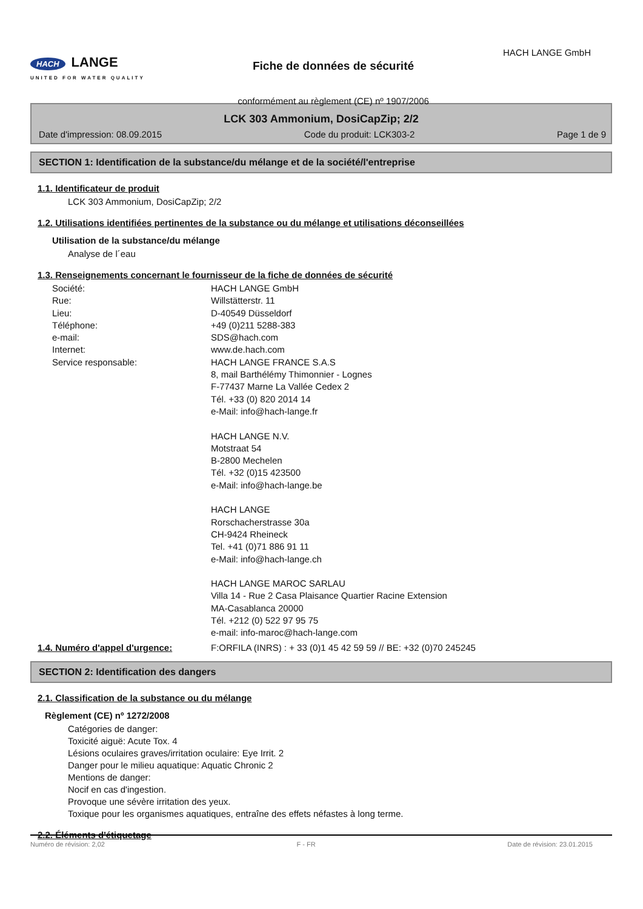HACH LANGE
UNITED FOR WATER QUALITY
Fiche de données de sécurité
conformément au règlement (CE) nº 1907/2006
HACH LANGE GmbH
LCK 303 Ammonium, DosiCapZip; 2/2
Date d'impression: 08.09.2015 Code du produit: LCK303-2 Page 1 de 9
SECTION 1: Identification de la substance/du mélange et de la société/l'entreprise
1.1. Identificateur de produit
LCK 303 Ammonium, DosiCapZip; 2/2
1.2. Utilisations identifiées pertinentes de la substance ou du mélange et utilisations déconseillées
Utilisation de la substance/du mélange
Analyse de l´eau
1.3. Renseignements concernant le fournisseur de la fiche de données de sécurité
Société: HACH LANGE GmbH
Rue: Willstätterstr. 11
Lieu: D-40549 Düsseldorf
Téléphone: +49 (0)211 5288-383
e-mail: SDS@hach.com
Internet: www.de.hach.com
Service responsable: HACH LANGE FRANCE S.A.S
8, mail Barthélémy Thimonnier - Lognes
F-77437 Marne La Vallée Cedex 2
Tél. +33 (0) 820 2014 14
e-Mail: info@hach-lange.fr
HACH LANGE N.V.
Motstraat 54
B-2800 Mechelen
Tél. +32 (0)15 423500
e-Mail: info@hach-lange.be
HACH LANGE
Rorschacherstrasse 30a
CH-9424 Rheineck
Tel. +41 (0)71 886 91 11
e-Mail: info@hach-lange.ch
HACH LANGE MAROC SARLAU
Villa 14 - Rue 2 Casa Plaisance Quartier Racine Extension
MA-Casablanca 20000
Tél. +212 (0) 522 97 95 75
e-mail: info-maroc@hach-lange.com
1.4. Numéro d'appel d'urgence: F:ORFILA (INRS) : + 33 (0)1 45 42 59 59 // BE: +32 (0)70 245245
SECTION 2: Identification des dangers
2.1. Classification de la substance ou du mélange
Règlement (CE) nº 1272/2008
Catégories de danger:
Toxicité aiguë: Acute Tox. 4
Lésions oculaires graves/irritation oculaire: Eye Irrit. 2
Danger pour le milieu aquatique: Aquatic Chronic 2
Mentions de danger:
Nocif en cas d'ingestion.
Provoque une sévère irritation des yeux.
Toxique pour les organismes aquatiques, entraîne des effets néfastes à long terme.
2.2. Éléments d'étiquetage
Numéro de révision: 2,02 F - FR Date de révision: 23.01.2015